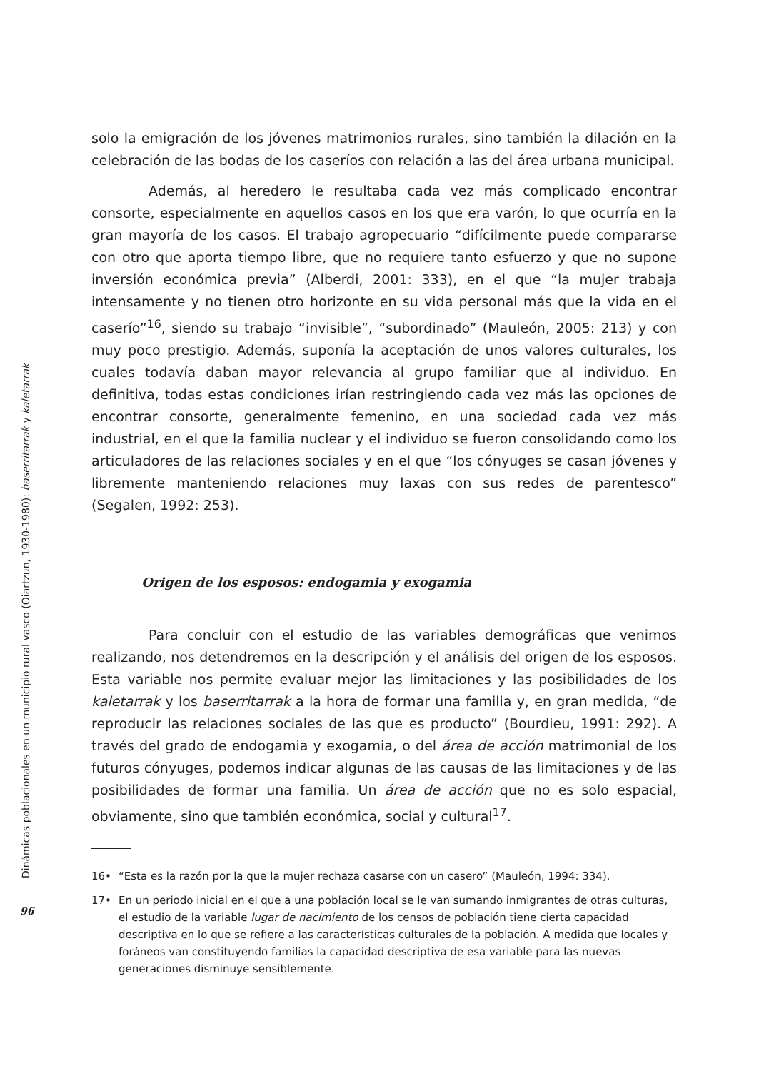solo la emigración de los jóvenes matrimonios rurales, sino también la dilación en la celebración de las bodas de los caseríos con relación a las del área urbana municipal.
Además, al heredero le resultaba cada vez más complicado encontrar consorte, especialmente en aquellos casos en los que era varón, lo que ocurría en la gran mayoría de los casos. El trabajo agropecuario “difícilmente puede compararse con otro que aporta tiempo libre, que no requiere tanto esfuerzo y que no supone inversión económica previa” (Alberdi, 2001: 333), en el que “la mujer trabaja intensamente y no tienen otro horizonte en su vida personal más que la vida en el caserío”<sup>16</sup>, siendo su trabajo “invisible”, “subordinado” (Mauleón, 2005: 213) y con muy poco prestigio. Además, suponía la aceptación de unos valores culturales, los cuales todavía daban mayor relevancia al grupo familiar que al individuo. En definitiva, todas estas condiciones irían restringiendo cada vez más las opciones de encontrar consorte, generalmente femenino, en una sociedad cada vez más industrial, en el que la familia nuclear y el individuo se fueron consolidando como los articuladores de las relaciones sociales y en el que “los cónyuges se casan jóvenes y libremente manteniendo relaciones muy laxas con sus redes de parentesco” (Segalen, 1992: 253).
Origen de los esposos: endogamia y exogamia
Para concluir con el estudio de las variables demográficas que venimos realizando, nos detendremos en la descripción y el análisis del origen de los esposos. Esta variable nos permite evaluar mejor las limitaciones y las posibilidades de los kaletarrak y los baserritarrak a la hora de formar una familia y, en gran medida, “de reproducir las relaciones sociales de las que es producto” (Bourdieu, 1991: 292). A través del grado de endogamia y exogamia, o del área de acción matrimonial de los futuros cónyuges, podemos indicar algunas de las causas de las limitaciones y de las posibilidades de formar una familia. Un área de acción que no es solo espacial, obviamente, sino que también económica, social y cultural<sup>17</sup>.
16• “Esta es la razón por la que la mujer rechaza casarse con un casero” (Mauleón, 1994: 334).
17• En un periodo inicial en el que a una población local se le van sumando inmigrantes de otras culturas, el estudio de la variable lugar de nacimiento de los censos de población tiene cierta capacidad descriptiva en lo que se refiere a las características culturales de la población. A medida que locales y foráneos van constituyendo familias la capacidad descriptiva de esa variable para las nuevas generaciones disminuye sensiblemente.
Dinámicas poblacionales en un municipio rural vasco (Oiartzun, 1930-1980): baserritarrak y kaletarrak
96